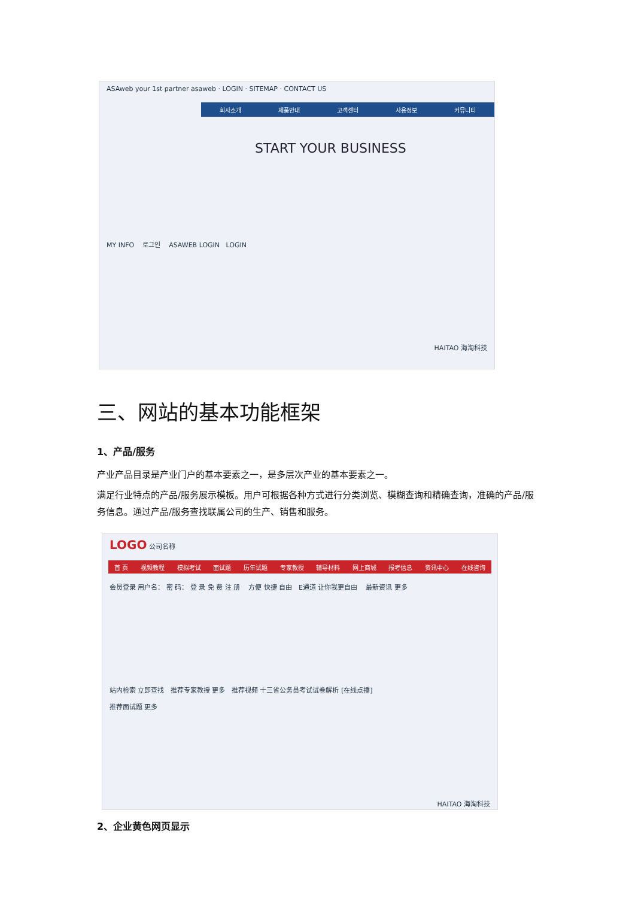ASAweb your 1st partner asaweb · LOGIN · SITEMAP · CONTACT US
회사소개 제품안내 고객센터 사용정보 커뮤니티
START YOUR BUSINESS
MY INFO 로그인 ASAWEB LOGIN LOGIN
HAITAO 海淘科技
三、网站的基本功能框架
1、产品/服务
产业产品目录是产业门户的基本要素之一，是多层次产业的基本要素之一。
满足行业特点的产品/服务展示模板。用户可根据各种方式进行分类浏览、模糊查询和精确查询，准确的产品/服务信息。通过产品/服务查找联属公司的生产、销售和服务。
LOGO 公司名称
首 页 视频教程 模拟考试 面试题 历年试题 专家教授 辅导材料 网上商城 报考信息 资讯中心 在线咨询
会员登录 用户名： 密 码： 登 录 免 费 注 册 方便 快捷 自由 E通道 让你我更自由 最新资讯 更多
站内检索 立即查找 推荐专家教授 更多 推荐视频 十三省公务员考试试卷解析 [在线点播]
推荐面试题 更多
HAITAO 海淘科技
2、企业黄色网页显示